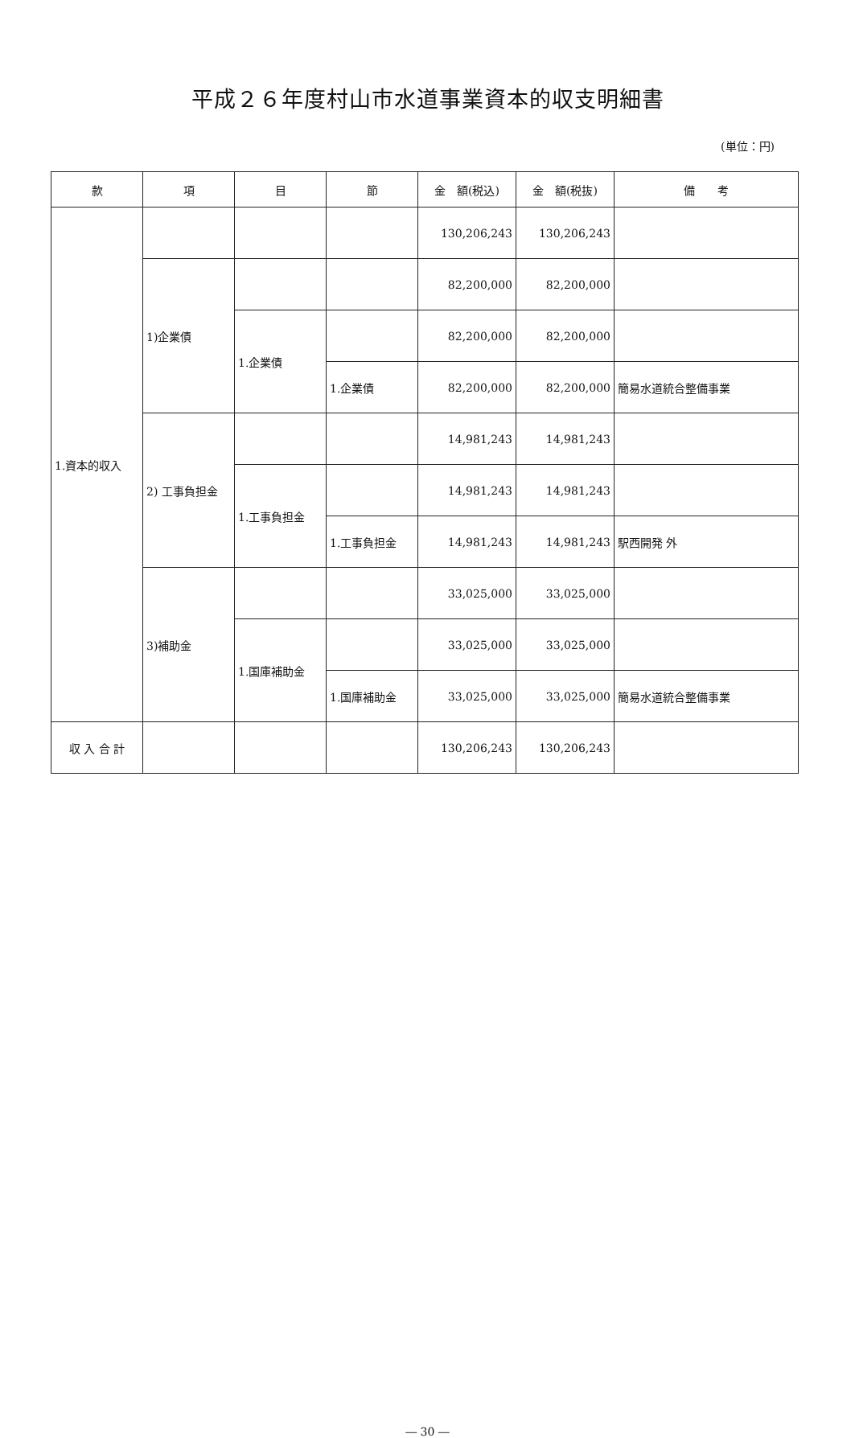平成２６年度村山市水道事業資本的収支明細書
(単位：円)
| 款 | 項 | 目 | 節 | 金 額(税込) | 金 額(税抜) | 備 考 |
| --- | --- | --- | --- | --- | --- | --- |
| 1.資本的収入 | | | | 130,206,243 | 130,206,243 | |
| | 1)企業債 | | | 82,200,000 | 82,200,000 | |
| | | 1.企業債 | | 82,200,000 | 82,200,000 | |
| | | | 1.企業債 | 82,200,000 | 82,200,000 | 簡易水道統合整備事業 |
| | 2) 工事負担金 | | | 14,981,243 | 14,981,243 | |
| | | 1.工事負担金 | | 14,981,243 | 14,981,243 | |
| | | | 1.工事負担金 | 14,981,243 | 14,981,243 | 駅西開発 外 |
| | 3)補助金 | | | 33,025,000 | 33,025,000 | |
| | | 1.国庫補助金 | | 33,025,000 | 33,025,000 | |
| | | | 1.国庫補助金 | 33,025,000 | 33,025,000 | 簡易水道統合整備事業 |
| 収 入 合 計 | | | | 130,206,243 | 130,206,243 | |
― 30 ―